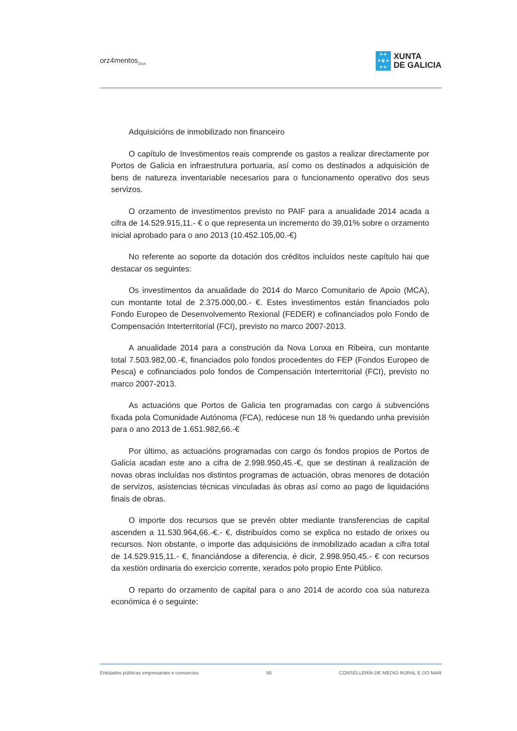orz4mentos<sub>2014</sub>
✦✦
✦♛✦
✦✦
XUNTA
DE GALICIA
Adquisicións de inmobilizado non financeiro
O capítulo de Investimentos reais comprende os gastos a realizar directamente por Portos de Galicia en infraestrutura portuaria, así como os destinados a adquisición de bens de natureza inventariable necesarios para o funcionamento operativo dos seus servizos.
O orzamento de investimentos previsto no PAIF para a anualidade 2014 acada a cifra de 14.529.915,11.- € o que representa un incremento do 39,01% sobre o orzamento inicial aprobado para o ano 2013 (10.452.105,00.-€)
No referente ao soporte da dotación dos créditos incluídos neste capítulo hai que destacar os seguintes:
Os investimentos da anualidade do 2014 do Marco Comunitario de Apoio (MCA), cun montante total de 2.375.000,00.- €. Estes investimentos están financiados polo Fondo Europeo de Desenvolvemento Rexional (FEDER) e cofinanciados polo Fondo de Compensación Interterritorial (FCI), previsto no marco 2007-2013.
A anualidade 2014 para a construción da Nova Lonxa en Ribeira, cun montante total 7.503.982,00.-€, financiados polo fondos procedentes do FEP (Fondos Europeo de Pesca) e cofinanciados polo fondos de Compensación Interterritorial (FCI), previsto no marco 2007-2013.
As actuacións que Portos de Galicia ten programadas con cargo á subvencións fixada pola Comunidade Autónoma (FCA), redúcese nun 18 % quedando unha previsión para o ano 2013 de 1.651.982,66.-€
Por último, as actuacións programadas con cargo ós fondos propios de Portos de Galicia acadan este ano a cifra de 2.998.950,45.-€, que se destinan á realización de novas obras incluídas nos distintos programas de actuación, obras menores de dotación de servizos, asistencias técnicas vinculadas ás obras así como ao pago de liquidacións finais de obras.
O importe dos recursos que se prevén obter mediante transferencias de capital ascenden a 11.530.964,66.-€.- €, distribuídos como se explica no estado de orixes ou recursos. Non obstante, o importe das adquisicións de inmobilizado acadan a cifra total de 14.529.915,11.- €, financiándose a diferencia, é dicir, 2.998.950,45.- € con recursos da xestión ordinaria do exercicio corrente, xerados polo propio Ente Público.
O reparto do orzamento de capital para o ano 2014 de acordo coa súa natureza económica é o seguinte:
Entidades públicas empresariais e consorcios 56 CONSELLERÍA DE MEDIO RURAL E DO MAR